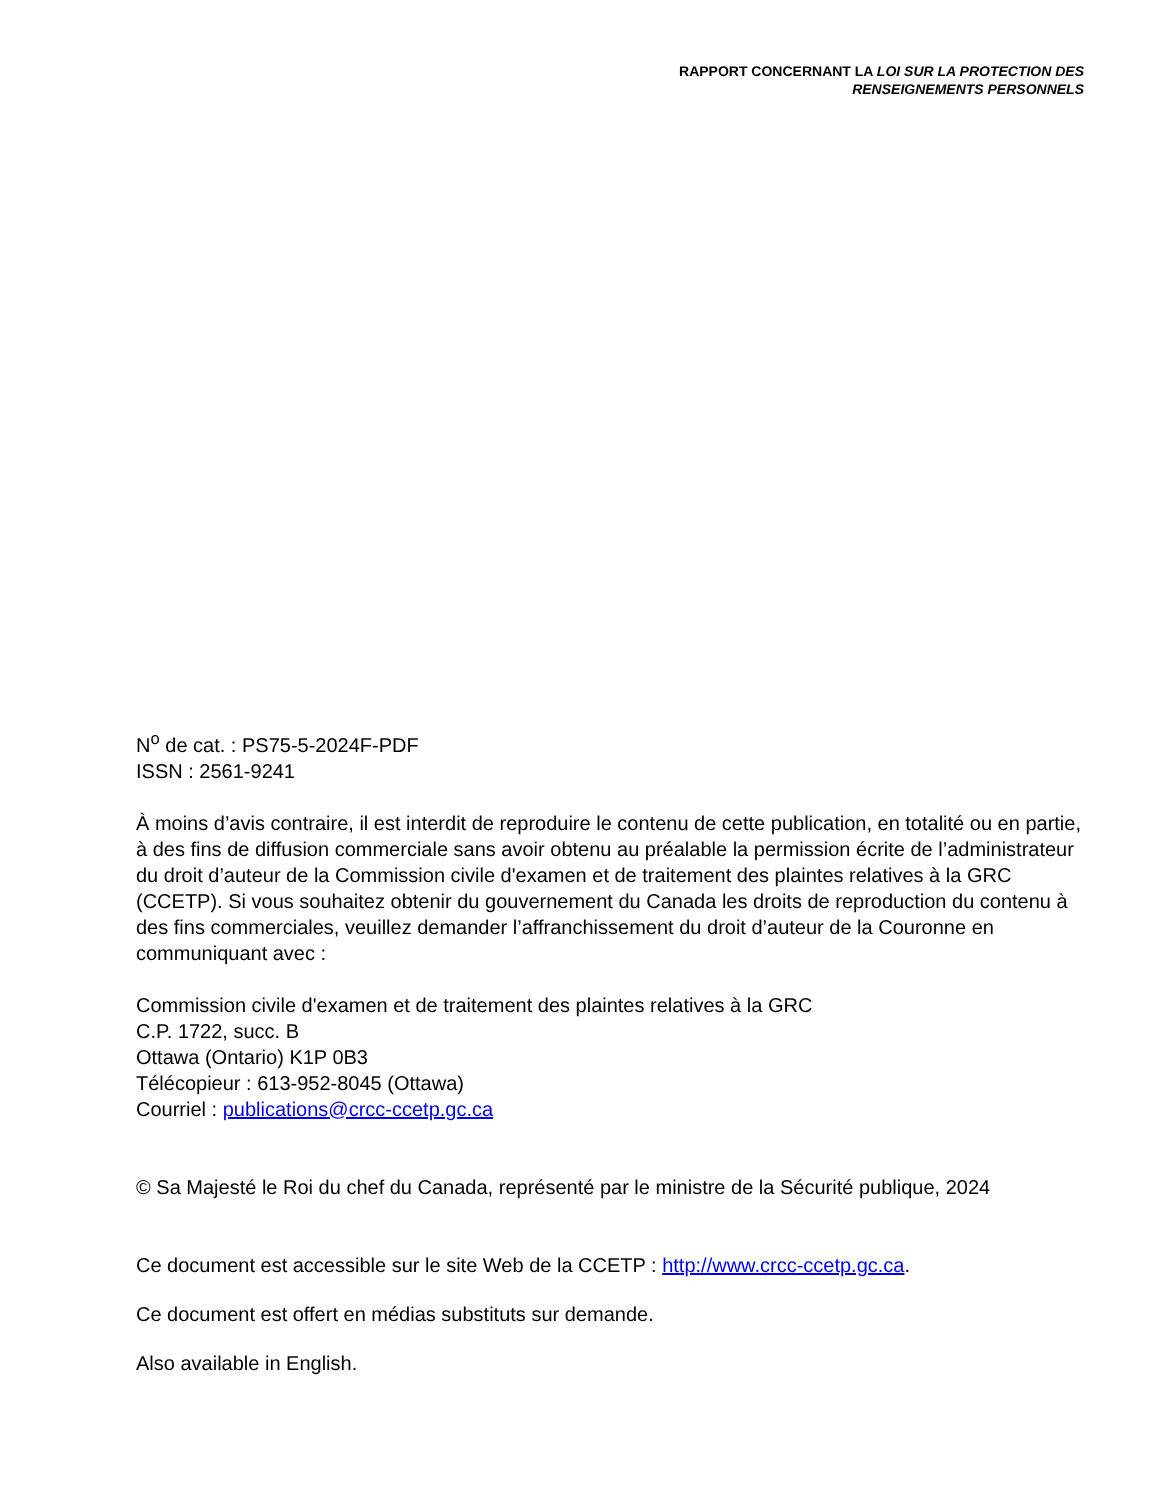RAPPORT CONCERNANT LA LOI SUR LA PROTECTION DES
RENSEIGNEMENTS PERSONNELS
N<sup>o</sup> de cat. : PS75-5-2024F-PDF
ISSN : 2561-9241
À moins d’avis contraire, il est interdit de reproduire le contenu de cette publication, en totalité ou en partie, à des fins de diffusion commerciale sans avoir obtenu au préalable la permission écrite de l’administrateur du droit d’auteur de la Commission civile d'examen et de traitement des plaintes relatives à la GRC (CCETP). Si vous souhaitez obtenir du gouvernement du Canada les droits de reproduction du contenu à des fins commerciales, veuillez demander l’affranchissement du droit d’auteur de la Couronne en communiquant avec :
Commission civile d'examen et de traitement des plaintes relatives à la GRC
C.P. 1722, succ. B
Ottawa (Ontario) K1P 0B3
Télécopieur : 613-952-8045 (Ottawa)
Courriel : publications@crcc-ccetp.gc.ca
© Sa Majesté le Roi du chef du Canada, représenté par le ministre de la Sécurité publique, 2024
Ce document est accessible sur le site Web de la CCETP : http://www.crcc-ccetp.gc.ca.
Ce document est offert en médias substituts sur demande.
Also available in English.